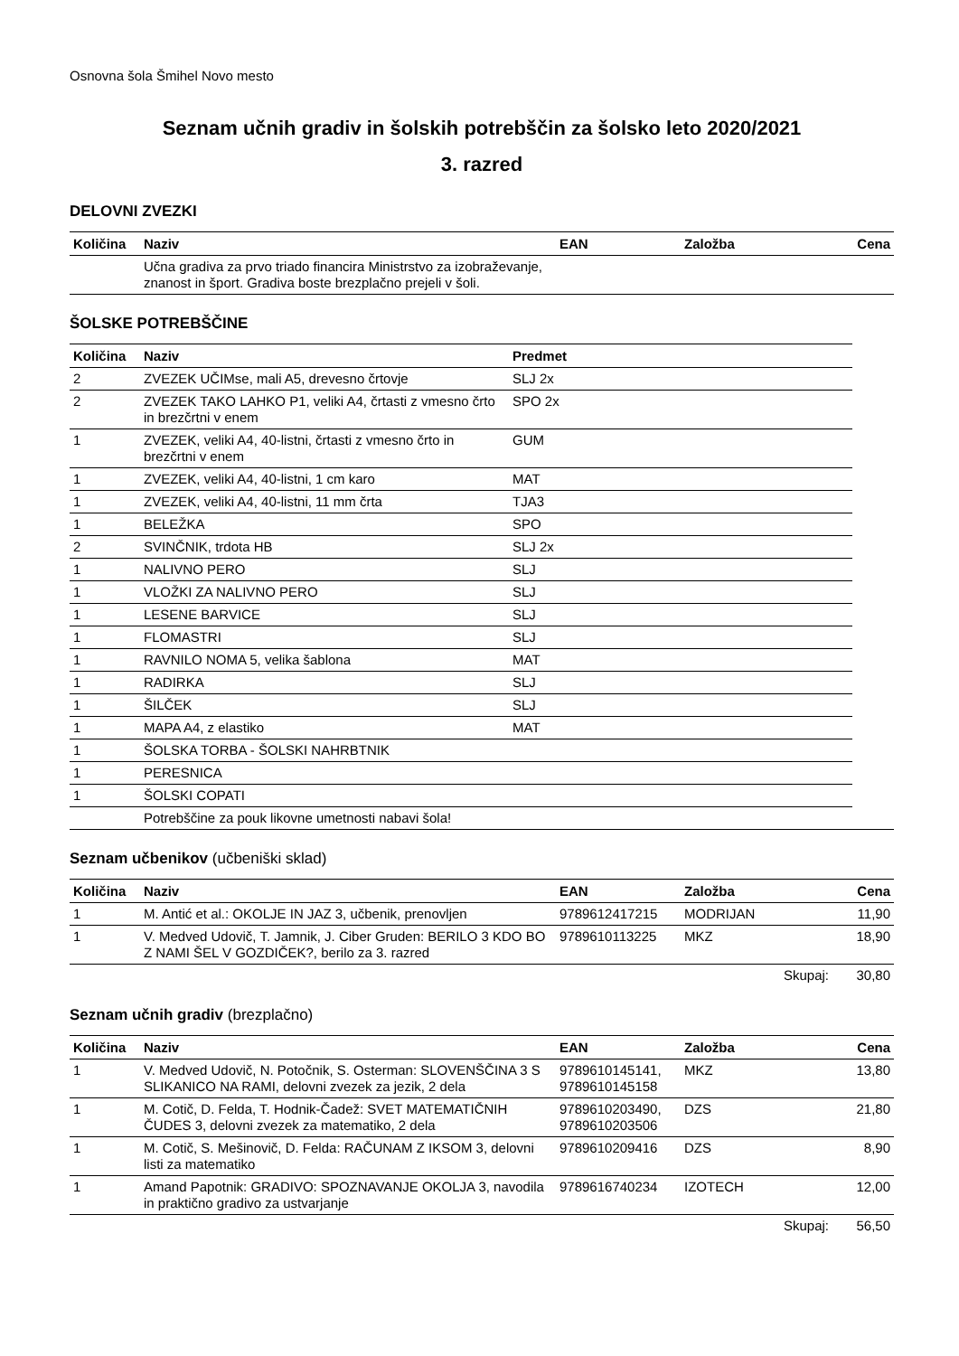Osnovna šola Šmihel Novo mesto
Seznam učnih gradiv in šolskih potrebščin za šolsko leto 2020/2021
3. razred
DELOVNI ZVEZKI
| Količina | Naziv | EAN | Založba | Cena |
| --- | --- | --- | --- | --- |
| | Učna gradiva za prvo triado financira Ministrstvo za izobraževanje, znanost in šport. Gradiva boste brezplačno prejeli v šoli. | | | |
ŠOLSKE POTREBŠČINE
| Količina | Naziv | Predmet |
| --- | --- | --- |
| 2 | ZVEZEK UČIMse, mali A5, drevesno črtovje | SLJ 2x |
| 2 | ZVEZEK TAKO LAHKO P1, veliki A4, črtasti z vmesno črto in brezčrtni v enem | SPO 2x |
| 1 | ZVEZEK, veliki A4, 40-listni, črtasti z vmesno črto in brezčrtni v enem | GUM |
| 1 | ZVEZEK, veliki A4, 40-listni, 1 cm karo | MAT |
| 1 | ZVEZEK, veliki A4, 40-listni, 11 mm črta | TJA3 |
| 1 | BELEŽKA | SPO |
| 2 | SVINČNIK, trdota HB | SLJ 2x |
| 1 | NALIVNO PERO | SLJ |
| 1 | VLOŽKI ZA NALIVNO PERO | SLJ |
| 1 | LESENE BARVICE | SLJ |
| 1 | FLOMASTRI | SLJ |
| 1 | RAVNILO NOMA 5, velika šablona | MAT |
| 1 | RADIRKA | SLJ |
| 1 | ŠILČEK | SLJ |
| 1 | MAPA A4, z elastiko | MAT |
| 1 | ŠOLSKA TORBA - ŠOLSKI NAHRBTNIK | |
| 1 | PERESNICA | |
| 1 | ŠOLSKI COPATI | |
| | Potrebščine za pouk likovne umetnosti nabavi šola! |
Seznam učbenikov (učbeniški sklad)
| Količina | Naziv | EAN | Založba | Cena |
| --- | --- | --- | --- | --- |
| 1 | M. Antić et al.: OKOLJE IN JAZ 3, učbenik, prenovljen | 9789612417215 | MODRIJAN | 11,90 |
| 1 | V. Medved Udovič, T. Jamnik, J. Ciber Gruden: BERILO 3 KDO BO Z NAMI ŠEL V GOZDIČEK?, berilo za 3. razred | 9789610113225 | MKZ | 18,90 |
| | | | Skupaj: | 30,80 |
Seznam učnih gradiv (brezplačno)
| Količina | Naziv | EAN | Založba | Cena |
| --- | --- | --- | --- | --- |
| 1 | V. Medved Udovič, N. Potočnik, S. Osterman: SLOVENŠČINA 3 S SLIKANICO NA RAMI, delovni zvezek za jezik, 2 dela | 9789610145141, 9789610145158 | MKZ | 13,80 |
| 1 | M. Cotič, D. Felda, T. Hodnik-Čadež: SVET MATEMATIČNIH ČUDES 3, delovni zvezek za matematiko, 2 dela | 9789610203490, 9789610203506 | DZS | 21,80 |
| 1 | M. Cotič, S. Mešinovič, D. Felda: RAČUNAM Z IKSOM 3, delovni listi za matematiko | 9789610209416 | DZS | 8,90 |
| 1 | Amand Papotnik: GRADIVO: SPOZNAVANJE OKOLJA 3, navodila in praktično gradivo za ustvarjanje | 9789616740234 | IZOTECH | 12,00 |
| | | | Skupaj: | 56,50 |